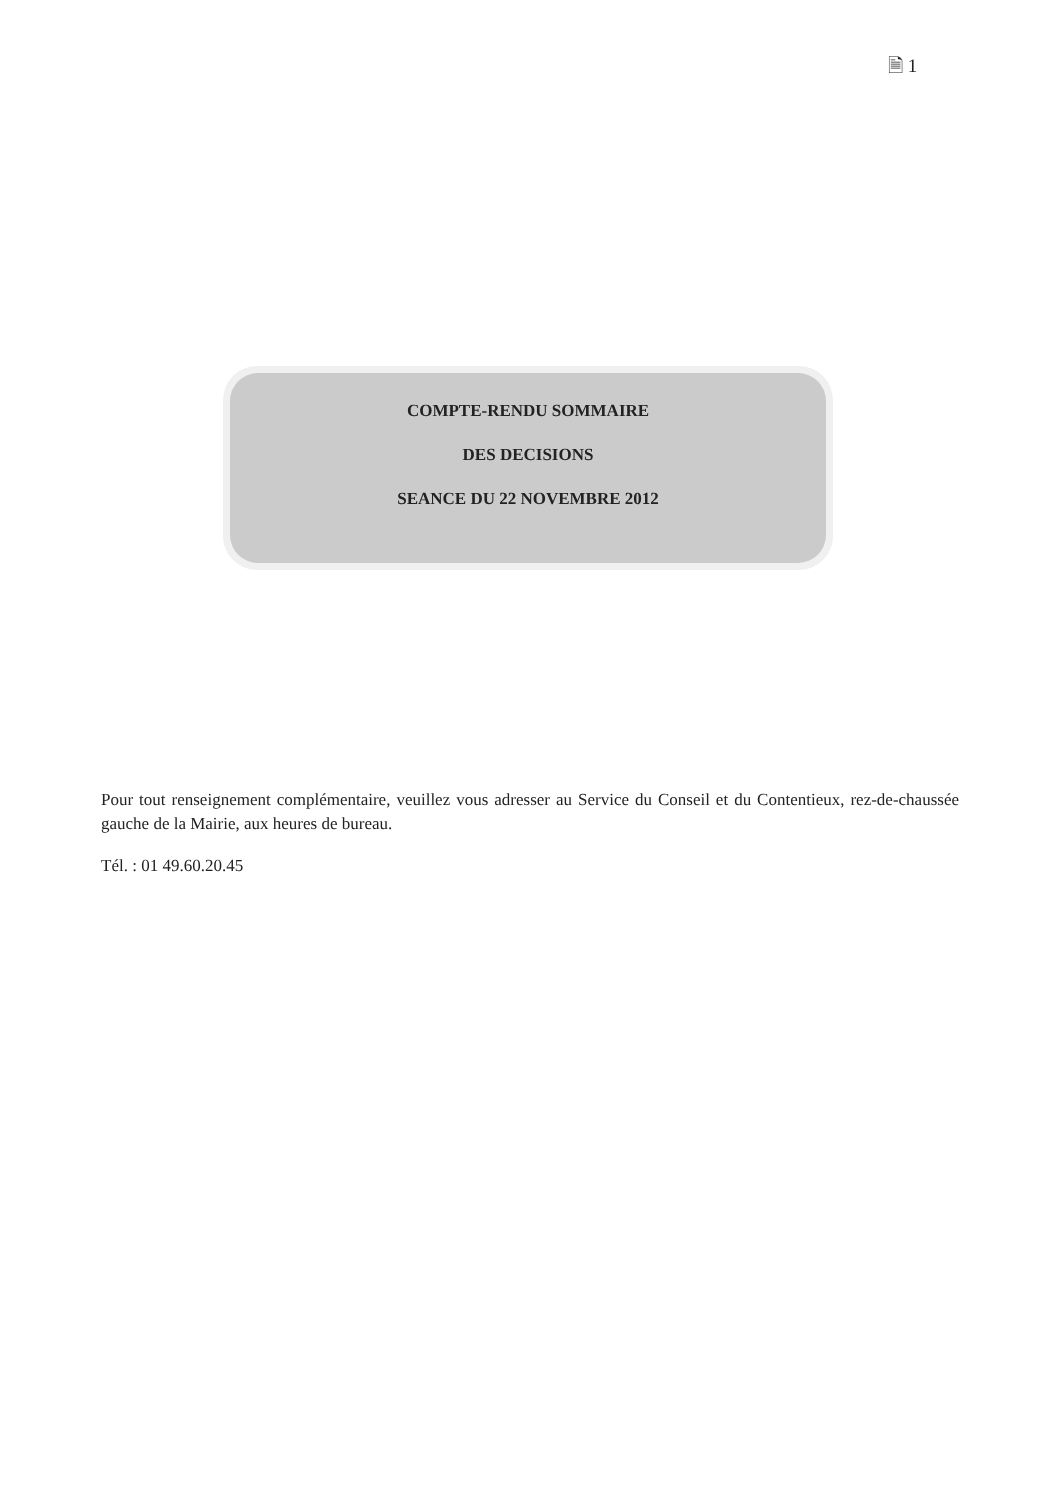🗎 1
COMPTE-RENDU SOMMAIRE
DES DECISIONS
SEANCE DU 22 NOVEMBRE 2012
Pour tout renseignement complémentaire, veuillez vous adresser au Service du Conseil et du Contentieux, rez-de-chaussée gauche de la Mairie, aux heures de bureau.
Tél. : 01 49.60.20.45